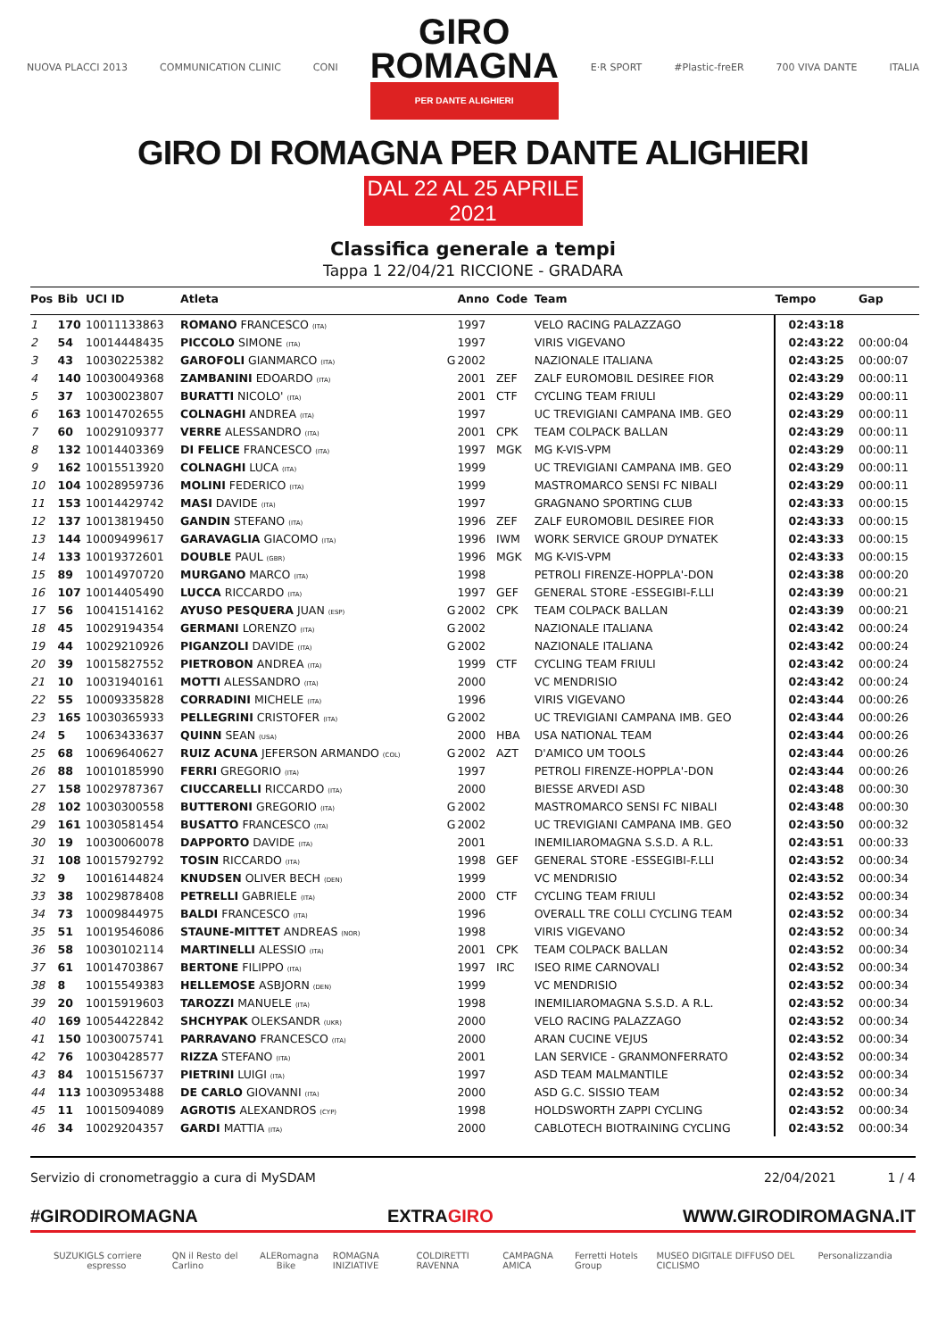NUOVA PLACCI 2013 COMMUNICATION CLINIC CONI
GIRO
ROMAGNA
PER DANTE ALIGHIERI
E·R SPORT #Plastic-freER 700 VIVA DANTE ITALIA
GIRO DI ROMAGNA PER DANTE ALIGHIERI
DAL 22 AL 25 APRILE 2021
Classifica generale a tempi
Tappa 1 22/04/21 RICCIONE - GRADARA
| Pos | Bib | UCI ID | Atleta | | Anno | Code | Team | Tempo | Gap |
| --- | --- | --- | --- | --- | --- | --- | --- | --- | --- |
| 1 | 170 | 10011133863 | ROMANO FRANCESCO (ITA) | | 1997 | | VELO RACING PALAZZAGO | 02:43:18 | |
| 2 | 54 | 10014448435 | PICCOLO SIMONE (ITA) | | 1997 | | VIRIS VIGEVANO | 02:43:22 | 00:00:04 |
| 3 | 43 | 10030225382 | GAROFOLI GIANMARCO (ITA) | G | 2002 | | NAZIONALE ITALIANA | 02:43:25 | 00:00:07 |
| 4 | 140 | 10030049368 | ZAMBANINI EDOARDO (ITA) | | 2001 | ZEF | ZALF EUROMOBIL DESIREE FIOR | 02:43:29 | 00:00:11 |
| 5 | 37 | 10030023807 | BURATTI NICOLO' (ITA) | | 2001 | CTF | CYCLING TEAM FRIULI | 02:43:29 | 00:00:11 |
| 6 | 163 | 10014702655 | COLNAGHI ANDREA (ITA) | | 1997 | | UC TREVIGIANI CAMPANA IMB. GEO | 02:43:29 | 00:00:11 |
| 7 | 60 | 10029109377 | VERRE ALESSANDRO (ITA) | | 2001 | CPK | TEAM COLPACK BALLAN | 02:43:29 | 00:00:11 |
| 8 | 132 | 10014403369 | DI FELICE FRANCESCO (ITA) | | 1997 | MGK | MG K-VIS-VPM | 02:43:29 | 00:00:11 |
| 9 | 162 | 10015513920 | COLNAGHI LUCA (ITA) | | 1999 | | UC TREVIGIANI CAMPANA IMB. GEO | 02:43:29 | 00:00:11 |
| 10 | 104 | 10028959736 | MOLINI FEDERICO (ITA) | | 1999 | | MASTROMARCO SENSI FC NIBALI | 02:43:29 | 00:00:11 |
| 11 | 153 | 10014429742 | MASI DAVIDE (ITA) | | 1997 | | GRAGNANO SPORTING CLUB | 02:43:33 | 00:00:15 |
| 12 | 137 | 10013819450 | GANDIN STEFANO (ITA) | | 1996 | ZEF | ZALF EUROMOBIL DESIREE FIOR | 02:43:33 | 00:00:15 |
| 13 | 144 | 10009499617 | GARAVAGLIA GIACOMO (ITA) | | 1996 | IWM | WORK SERVICE GROUP DYNATEK | 02:43:33 | 00:00:15 |
| 14 | 133 | 10019372601 | DOUBLE PAUL (GBR) | | 1996 | MGK | MG K-VIS-VPM | 02:43:33 | 00:00:15 |
| 15 | 89 | 10014970720 | MURGANO MARCO (ITA) | | 1998 | | PETROLI FIRENZE-HOPPLA'-DON | 02:43:38 | 00:00:20 |
| 16 | 107 | 10014405490 | LUCCA RICCARDO (ITA) | | 1997 | GEF | GENERAL STORE -ESSEGIBI-F.LLI | 02:43:39 | 00:00:21 |
| 17 | 56 | 10041514162 | AYUSO PESQUERA JUAN (ESP) | G | 2002 | CPK | TEAM COLPACK BALLAN | 02:43:39 | 00:00:21 |
| 18 | 45 | 10029194354 | GERMANI LORENZO (ITA) | G | 2002 | | NAZIONALE ITALIANA | 02:43:42 | 00:00:24 |
| 19 | 44 | 10029210926 | PIGANZOLI DAVIDE (ITA) | G | 2002 | | NAZIONALE ITALIANA | 02:43:42 | 00:00:24 |
| 20 | 39 | 10015827552 | PIETROBON ANDREA (ITA) | | 1999 | CTF | CYCLING TEAM FRIULI | 02:43:42 | 00:00:24 |
| 21 | 10 | 10031940161 | MOTTI ALESSANDRO (ITA) | | 2000 | | VC MENDRISIO | 02:43:42 | 00:00:24 |
| 22 | 55 | 10009335828 | CORRADINI MICHELE (ITA) | | 1996 | | VIRIS VIGEVANO | 02:43:44 | 00:00:26 |
| 23 | 165 | 10030365933 | PELLEGRINI CRISTOFER (ITA) | G | 2002 | | UC TREVIGIANI CAMPANA IMB. GEO | 02:43:44 | 00:00:26 |
| 24 | 5 | 10063433637 | QUINN SEAN (USA) | | 2000 | HBA | USA NATIONAL TEAM | 02:43:44 | 00:00:26 |
| 25 | 68 | 10069640627 | RUIZ ACUNA JEFERSON ARMANDO (COL) | G | 2002 | AZT | D'AMICO UM TOOLS | 02:43:44 | 00:00:26 |
| 26 | 88 | 10010185990 | FERRI GREGORIO (ITA) | | 1997 | | PETROLI FIRENZE-HOPPLA'-DON | 02:43:44 | 00:00:26 |
| 27 | 158 | 10029787367 | CIUCCARELLI RICCARDO (ITA) | | 2000 | | BIESSE ARVEDI ASD | 02:43:48 | 00:00:30 |
| 28 | 102 | 10030300558 | BUTTERONI GREGORIO (ITA) | G | 2002 | | MASTROMARCO SENSI FC NIBALI | 02:43:48 | 00:00:30 |
| 29 | 161 | 10030581454 | BUSATTO FRANCESCO (ITA) | G | 2002 | | UC TREVIGIANI CAMPANA IMB. GEO | 02:43:50 | 00:00:32 |
| 30 | 19 | 10030060078 | DAPPORTO DAVIDE (ITA) | | 2001 | | INEMILIAROMAGNA S.S.D. A R.L. | 02:43:51 | 00:00:33 |
| 31 | 108 | 10015792792 | TOSIN RICCARDO (ITA) | | 1998 | GEF | GENERAL STORE -ESSEGIBI-F.LLI | 02:43:52 | 00:00:34 |
| 32 | 9 | 10016144824 | KNUDSEN OLIVER BECH (DEN) | | 1999 | | VC MENDRISIO | 02:43:52 | 00:00:34 |
| 33 | 38 | 10029878408 | PETRELLI GABRIELE (ITA) | | 2000 | CTF | CYCLING TEAM FRIULI | 02:43:52 | 00:00:34 |
| 34 | 73 | 10009844975 | BALDI FRANCESCO (ITA) | | 1996 | | OVERALL TRE COLLI CYCLING TEAM | 02:43:52 | 00:00:34 |
| 35 | 51 | 10019546086 | STAUNE-MITTET ANDREAS (NOR) | | 1998 | | VIRIS VIGEVANO | 02:43:52 | 00:00:34 |
| 36 | 58 | 10030102114 | MARTINELLI ALESSIO (ITA) | | 2001 | CPK | TEAM COLPACK BALLAN | 02:43:52 | 00:00:34 |
| 37 | 61 | 10014703867 | BERTONE FILIPPO (ITA) | | 1997 | IRC | ISEO RIME CARNOVALI | 02:43:52 | 00:00:34 |
| 38 | 8 | 10015549383 | HELLEMOSE ASBJORN (DEN) | | 1999 | | VC MENDRISIO | 02:43:52 | 00:00:34 |
| 39 | 20 | 10015919603 | TAROZZI MANUELE (ITA) | | 1998 | | INEMILIAROMAGNA S.S.D. A R.L. | 02:43:52 | 00:00:34 |
| 40 | 169 | 10054422842 | SHCHYPAK OLEKSANDR (UKR) | | 2000 | | VELO RACING PALAZZAGO | 02:43:52 | 00:00:34 |
| 41 | 150 | 10030075741 | PARRAVANO FRANCESCO (ITA) | | 2000 | | ARAN CUCINE VEJUS | 02:43:52 | 00:00:34 |
| 42 | 76 | 10030428577 | RIZZA STEFANO (ITA) | | 2001 | | LAN SERVICE - GRANMONFERRATO | 02:43:52 | 00:00:34 |
| 43 | 84 | 10015156737 | PIETRINI LUIGI (ITA) | | 1997 | | ASD TEAM MALMANTILE | 02:43:52 | 00:00:34 |
| 44 | 113 | 10030953488 | DE CARLO GIOVANNI (ITA) | | 2000 | | ASD G.C. SISSIO TEAM | 02:43:52 | 00:00:34 |
| 45 | 11 | 10015094089 | AGROTIS ALEXANDROS (CYP) | | 1998 | | HOLDSWORTH ZAPPI CYCLING | 02:43:52 | 00:00:34 |
| 46 | 34 | 10029204357 | GARDI MATTIA (ITA) | | 2000 | | CABLOTECH BIOTRAINING CYCLING | 02:43:52 | 00:00:34 |
Servizio di cronometraggio a cura di MySDAM 22/04/2021 1 / 4
#GIRODIROMAGNA EXTRAGIRO WWW.GIRODIROMAGNA.IT
SUZUKI GLS corriere espresso QN il Resto del Carlino ALE Romagna Bike ROMAGNA INIZIATIVE COLDIRETTI RAVENNA CAMPAGNA AMICA Ferretti Hotels Group MUSEO DIGITALE DIFFUSO DEL CICLISMO Personalizzandia